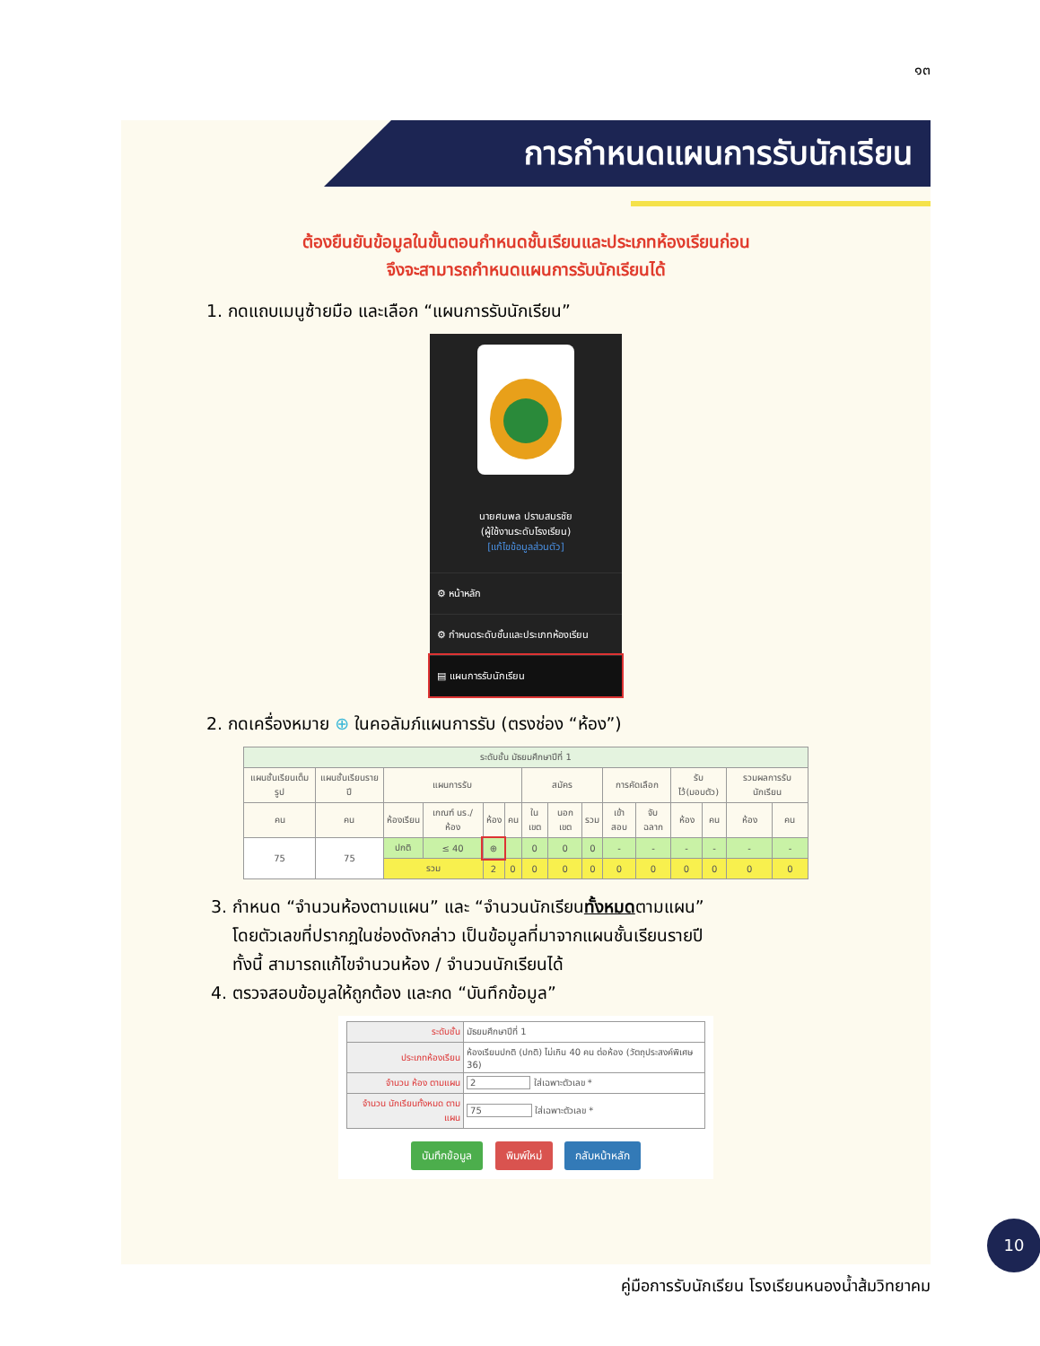๑๓
การกำหนดแผนการรับนักเรียน
ต้องยืนยันข้อมูลในขั้นตอนกำหนดชั้นเรียนและประเภทห้องเรียนก่อน
จึงจะสามารถกำหนดแผนการรับนักเรียนได้
1. กดแถบเมนูซ้ายมือ และเลือก “แผนการรับนักเรียน”
นายศมพล ปราบสมรชัย
(ผู้ใช้งานระดับโรงเรียน)
[แก้ไขข้อมูลส่วนตัว]
⚙ หน้าหลัก
⚙ กำหนดระดับชั้นและประเภทห้องเรียน
▤ แผนการรับนักเรียน
2. กดเครื่องหมาย ⊕ ในคอลัมภ์แผนการรับ (ตรงช่อง “ห้อง”)
| ระดับชั้น มัธยมศึกษาปีที่ 1 | | | | | | | | | | | | | | |
| --- | --- | --- | --- | --- | --- | --- | --- | --- | --- | --- | --- | --- | --- | --- |
| แผนชั้นเรียนเต็มรูป | แผนชั้นเรียนรายปี | แผนการรับ | | | | สมัคร | | | การคัดเลือก | | รับไว้(มอบตัว) | | รวมผลการรับนักเรียน | |
| คน | คน | ห้องเรียน | เกณฑ์ นร./ห้อง | ห้อง | คน | ในเขต | นอกเขต | รวม | เข้าสอบ | จับฉลาก | ห้อง | คน | ห้อง | คน |
| 75 | 75 | ปกติ | ≤ 40 | ⊕ | | 0 | 0 | 0 | - | - | - | - | - | - |
| | | รวม | | 2 | 0 | 0 | 0 | 0 | 0 | 0 | 0 | 0 | 0 | 0 |
3. กำหนด “จำนวนห้องตามแผน” และ “จำนวนนักเรียนทั้งหมดตามแผน”
โดยตัวเลขที่ปรากฏในช่องดังกล่าว เป็นข้อมูลที่มาจากแผนชั้นเรียนรายปี
ทั้งนี้ สามารถแก้ไขจำนวนห้อง / จำนวนนักเรียนได้
4. ตรวจสอบข้อมูลให้ถูกต้อง และกด “บันทึกข้อมูล”
| ระดับชั้น | มัธยมศึกษาปีที่ 1 |
| ประเภทห้องเรียน | ห้องเรียนปกติ (ปกติ) ไม่เกิน 40 คน ต่อห้อง (วัตถุประสงค์พิเศษ 36) |
| จำนวน ห้อง ตามแผน | 2 ใส่เฉพาะตัวเลข * |
| จำนวน นักเรียนทั้งหมด ตามแผน | 75 ใส่เฉพาะตัวเลข * |
บันทึกข้อมูล พิมพ์ใหม่ กลับหน้าหลัก
10
คู่มือการรับนักเรียน โรงเรียนหนองน้ำส้มวิทยาคม